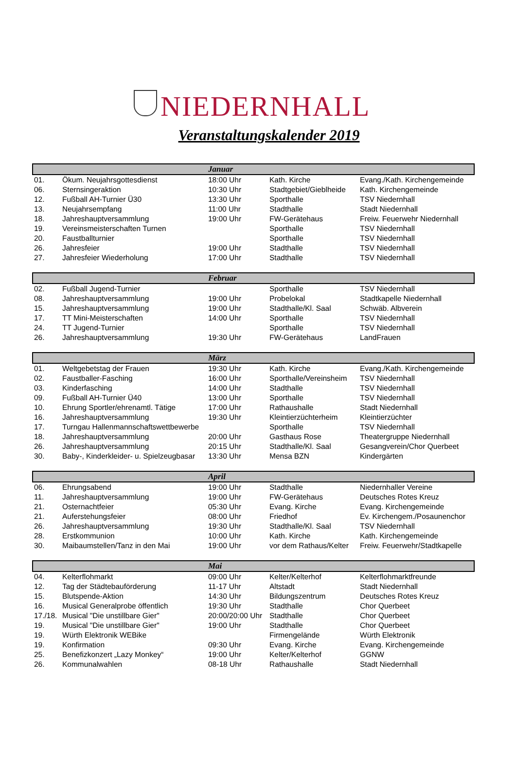NIEDERNHALL
Veranstaltungskalender 2019
| Januar | | | | |
| --- | --- | --- | --- | --- |
| 01. | Ökum. Neujahrsgottesdienst | 18:00 Uhr | Kath. Kirche | Evang./Kath. Kirchengemeinde |
| 06. | Sternsingeraktion | 10:30 Uhr | Stadtgebiet/Gieblheide | Kath. Kirchengemeinde |
| 12. | Fußball AH-Turnier Ü30 | 13:30 Uhr | Sporthalle | TSV Niedernhall |
| 13. | Neujahrsempfang | 11:00 Uhr | Stadthalle | Stadt Niedernhall |
| 18. | Jahreshauptversammlung | 19:00 Uhr | FW-Gerätehaus | Freiw. Feuerwehr Niedernhall |
| 19. | Vereinsmeisterschaften Turnen | | Sporthalle | TSV Niedernhall |
| 20. | Faustballturnier | | Sporthalle | TSV Niedernhall |
| 26. | Jahresfeier | 19:00 Uhr | Stadthalle | TSV Niedernhall |
| 27. | Jahresfeier Wiederholung | 17:00 Uhr | Stadthalle | TSV Niedernhall |
| Februar | | | | |
| --- | --- | --- | --- | --- |
| 02. | Fußball Jugend-Turnier | | Sporthalle | TSV Niedernhall |
| 08. | Jahreshauptversammlung | 19:00 Uhr | Probelokal | Stadtkapelle Niedernhall |
| 15. | Jahreshauptversammlung | 19:00 Uhr | Stadthalle/Kl. Saal | Schwäb. Albverein |
| 17. | TT Mini-Meisterschaften | 14:00 Uhr | Sporthalle | TSV Niedernhall |
| 24. | TT Jugend-Turnier | | Sporthalle | TSV Niedernhall |
| 26. | Jahreshauptversammlung | 19:30 Uhr | FW-Gerätehaus | LandFrauen |
| März | | | | |
| --- | --- | --- | --- | --- |
| 01. | Weltgebetstag der Frauen | 19:30 Uhr | Kath. Kirche | Evang./Kath. Kirchengemeinde |
| 02. | Faustballer-Fasching | 16:00 Uhr | Sporthalle/Vereinsheim | TSV Niedernhall |
| 03. | Kinderfasching | 14:00 Uhr | Stadthalle | TSV Niedernhall |
| 09. | Fußball AH-Turnier Ü40 | 13:00 Uhr | Sporthalle | TSV Niedernhall |
| 10. | Ehrung Sportler/ehrenamtl. Tätige | 17:00 Uhr | Rathaushalle | Stadt Niedernhall |
| 16. | Jahreshauptversammlung | 19:30 Uhr | Kleintierzüchterheim | Kleintierzüchter |
| 17. | Turngau Hallenmannschaftswettbewerbe | | Sporthalle | TSV Niedernhall |
| 18. | Jahreshauptversammlung | 20:00 Uhr | Gasthaus Rose | Theatergruppe Niedernhall |
| 26. | Jahreshauptversammlung | 20:15 Uhr | Stadthalle/Kl. Saal | Gesangverein/Chor Querbeet |
| 30. | Baby-, Kinderkleider- u. Spielzeugbasar | 13:30 Uhr | Mensa BZN | Kindergärten |
| April | | | | |
| --- | --- | --- | --- | --- |
| 06. | Ehrungsabend | 19:00 Uhr | Stadthalle | Niedernhaller Vereine |
| 11. | Jahreshauptversammlung | 19:00 Uhr | FW-Gerätehaus | Deutsches Rotes Kreuz |
| 21. | Osternachtfeier | 05:30 Uhr | Evang. Kirche | Evang. Kirchengemeinde |
| 21. | Auferstehungsfeier | 08:00 Uhr | Friedhof | Ev. Kirchengem./Posaunenchor |
| 26. | Jahreshauptversammlung | 19:30 Uhr | Stadthalle/Kl. Saal | TSV Niedernhall |
| 28. | Erstkommunion | 10:00 Uhr | Kath. Kirche | Kath. Kirchengemeinde |
| 30. | Maibaumstellen/Tanz in den Mai | 19:00 Uhr | vor dem Rathaus/Kelter | Freiw. Feuerwehr/Stadtkapelle |
| Mai | | | | |
| --- | --- | --- | --- | --- |
| 04. | Kelterflohmarkt | 09:00 Uhr | Kelter/Kelterhof | Kelterflohmarktfreunde |
| 12. | Tag der Städtebauförderung | 11-17 Uhr | Altstadt | Stadt Niedernhall |
| 15. | Blutspende-Aktion | 14:30 Uhr | Bildungszentrum | Deutsches Rotes Kreuz |
| 16. | Musical Generalprobe öffentlich | 19:30 Uhr | Stadthalle | Chor Querbeet |
| 17./18. | Musical "Die unstillbare Gier" | 20:00/20:00 Uhr | Stadthalle | Chor Querbeet |
| 19. | Musical "Die unstillbare Gier" | 19:00 Uhr | Stadthalle | Chor Querbeet |
| 19. | Würth Elektronik WEBike | | Firmengelände | Würth Elektronik |
| 19. | Konfirmation | 09:30 Uhr | Evang. Kirche | Evang. Kirchengemeinde |
| 25. | Benefizkonzert „Lazy Monkey“ | 19:00 Uhr | Kelter/Kelterhof | GGNW |
| 26. | Kommunalwahlen | 08-18 Uhr | Rathaushalle | Stadt Niedernhall |